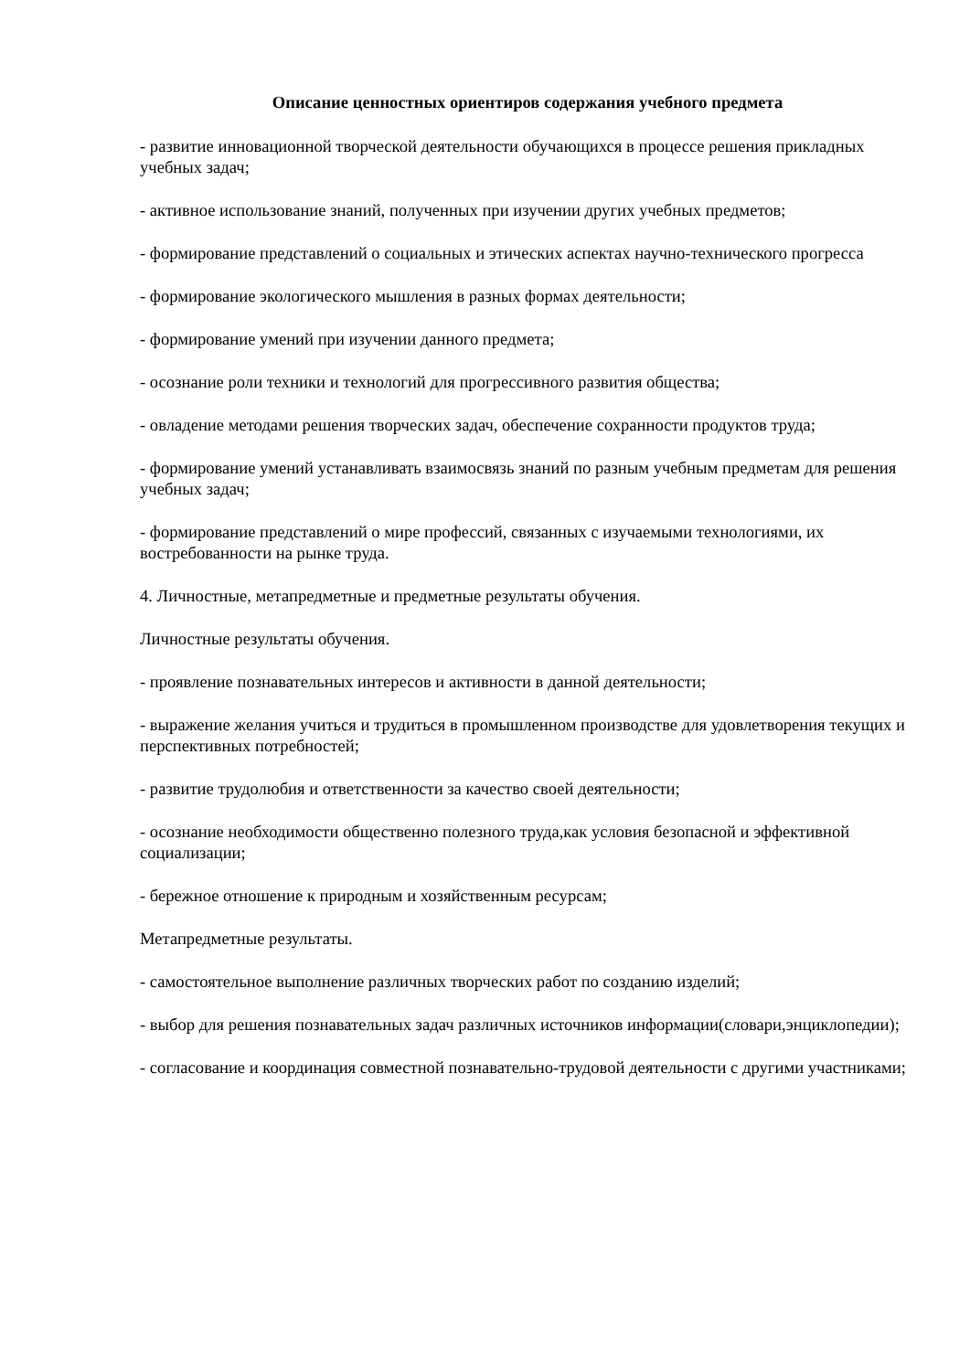Описание ценностных ориентиров содержания учебного предмета
- развитие инновационной творческой деятельности обучающихся в процессе решения прикладных учебных задач;
- активное использование знаний, полученных при изучении других учебных предметов;
- формирование представлений о социальных и этических аспектах научно-технического прогресса
- формирование экологического мышления в разных формах деятельности;
- формирование умений при изучении данного предмета;
- осознание роли техники и технологий для прогрессивного развития общества;
- овладение методами решения творческих задач, обеспечение сохранности продуктов труда;
- формирование умений устанавливать взаимосвязь знаний по разным учебным предметам для решения учебных задач;
- формирование представлений о мире профессий, связанных с изучаемыми технологиями, их востребованности на рынке труда.
4. Личностные, метапредметные и предметные результаты обучения.
Личностные результаты обучения.
- проявление познавательных интересов и активности в данной деятельности;
- выражение желания учиться и трудиться в промышленном производстве для удовлетворения текущих и перспективных потребностей;
- развитие трудолюбия и ответственности за качество своей деятельности;
- осознание необходимости общественно полезного труда,как условия безопасной и эффективной социализации;
- бережное отношение к природным и хозяйственным ресурсам;
Метапредметные результаты.
- самостоятельное выполнение различных творческих работ по созданию изделий;
- выбор для решения познавательных задач различных источников информации(словари,энциклопедии);
- согласование и координация совместной познавательно-трудовой деятельности с другими участниками;